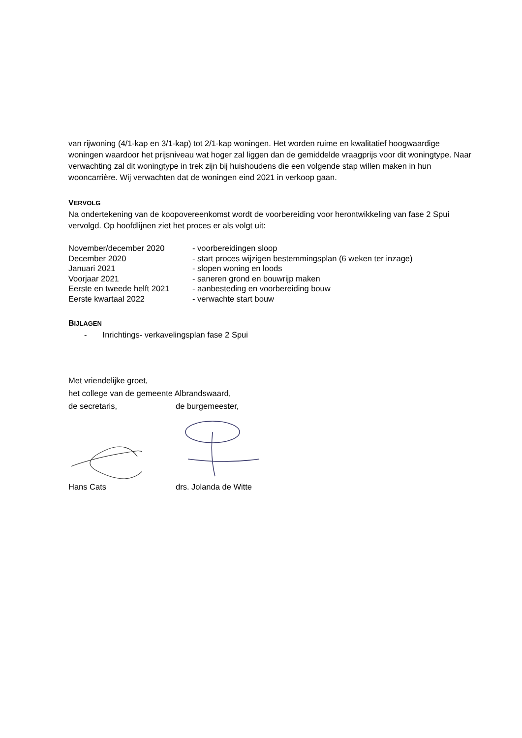van rijwoning (4/1-kap en 3/1-kap) tot 2/1-kap woningen. Het worden ruime en kwalitatief hoogwaardige woningen waardoor het prijsniveau wat hoger zal liggen dan de gemiddelde vraagprijs voor dit woningtype. Naar verwachting zal dit woningtype in trek zijn bij huishoudens die een volgende stap willen maken in hun wooncarrière. Wij verwachten dat de woningen eind 2021 in verkoop gaan.
VERVOLG
Na ondertekening van de koopovereenkomst wordt de voorbereiding voor herontwikkeling van fase 2 Spui vervolgd. Op hoofdlijnen ziet het proces er als volgt uit:
| November/december 2020 | - voorbereidingen sloop |
| December 2020 | - start proces wijzigen bestemmingsplan (6 weken ter inzage) |
| Januari 2021 | - slopen woning en loods |
| Voorjaar 2021 | - saneren grond en bouwrijp maken |
| Eerste en tweede helft 2021 | - aanbesteding en voorbereiding bouw |
| Eerste kwartaal 2022 | - verwachte start bouw |
BIJLAGEN
- Inrichtings- verkavelingsplan fase 2 Spui
Met vriendelijke groet,
het college van de gemeente Albrandswaard,
de secretaris, de burgemeester,
Hans Cats drs. Jolanda de Witte